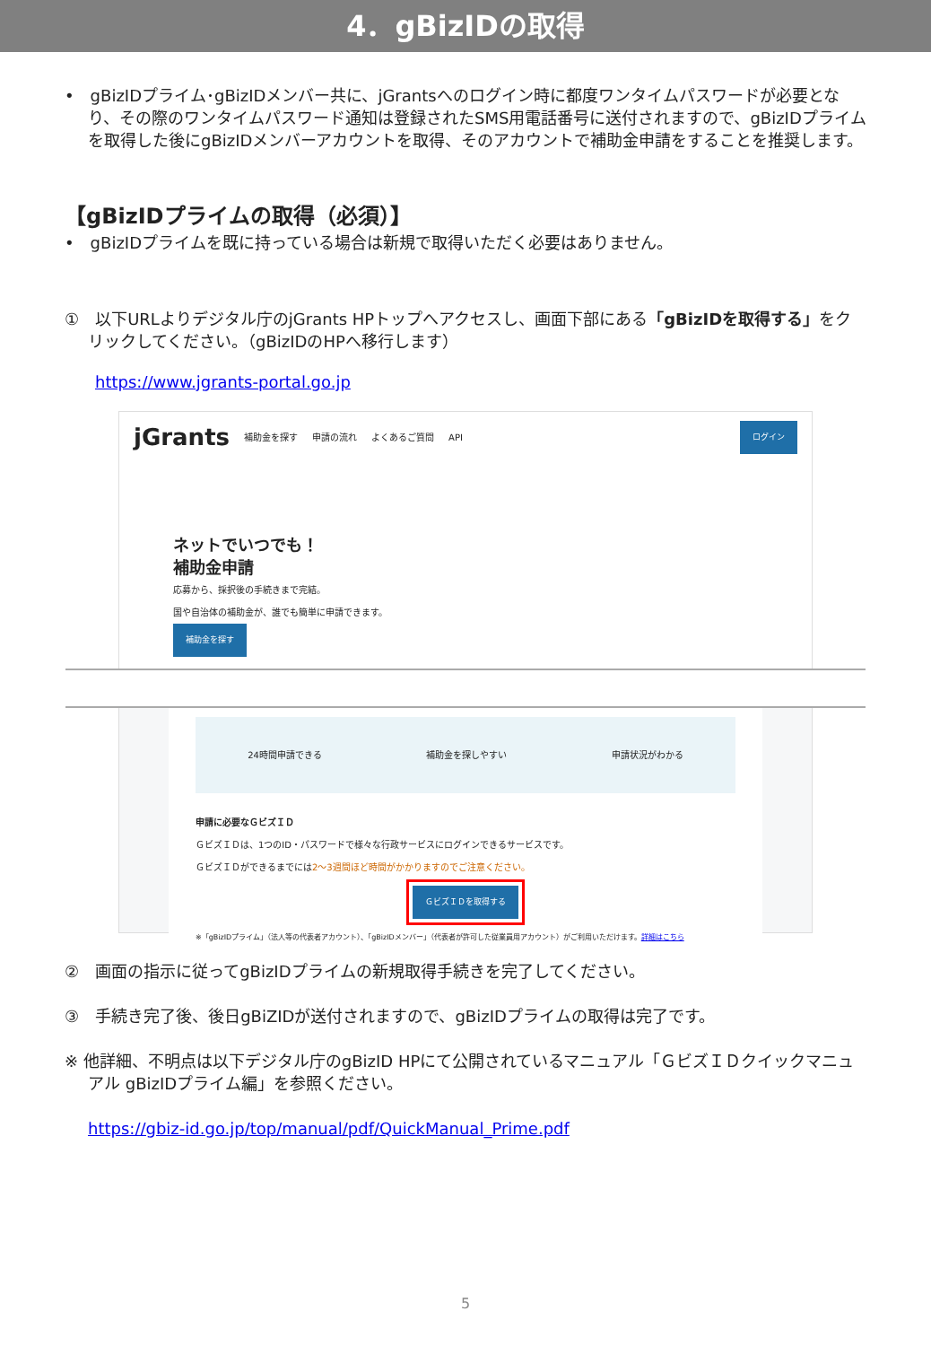4．gBizIDの取得
•　gBizIDプライム･gBizIDメンバー共に、jGrantsへのログイン時に都度ワンタイムパスワードが必要となり、その際のワンタイムパスワード通知は登録されたSMS用電話番号に送付されますので、gBizIDプライムを取得した後にgBizIDメンバーアカウントを取得、そのアカウントで補助金申請をすることを推奨します。
【gBizIDプライムの取得（必須）】
•　gBizIDプライムを既に持っている場合は新規で取得いただく必要はありません。
①　以下URLよりデジタル庁のjGrants HPトップへアクセスし、画面下部にある「gBizIDを取得する」をクリックしてください。（gBizIDのHPへ移行します）
https://www.jgrants-portal.go.jp
jGrants 補助金を探す 申請の流れ よくあるご質問 API ログイン
ネットでいつでも！
補助金申請
応募から、採択後の手続きまで完結。
国や自治体の補助金が、誰でも簡単に申請できます。
補助金を探す
24時間申請できる 補助金を探しやすい 申請状況がわかる
申請に必要なＧビズＩＤ
ＧビズＩＤは、1つのID・パスワードで様々な行政サービスにログインできるサービスです。
ＧビズＩＤができるまでには2〜3週間ほど時間がかかりますのでご注意ください。
ＧビズＩＤを取得する
※「gBizIDプライム」（法人等の代表者アカウント）、「gBizIDメンバー」（代表者が許可した従業員用アカウント）がご利用いただけます。詳細はこちら
②　画面の指示に従ってgBizIDプライムの新規取得手続きを完了してください。
③　手続き完了後、後日gBiZIDが送付されますので、gBizIDプライムの取得は完了です。
※ 他詳細、不明点は以下デジタル庁のgBizID HPにて公開されているマニュアル「ＧビズＩＤクイックマニュアル gBizIDプライム編」を参照ください。
https://gbiz-id.go.jp/top/manual/pdf/QuickManual_Prime.pdf
5